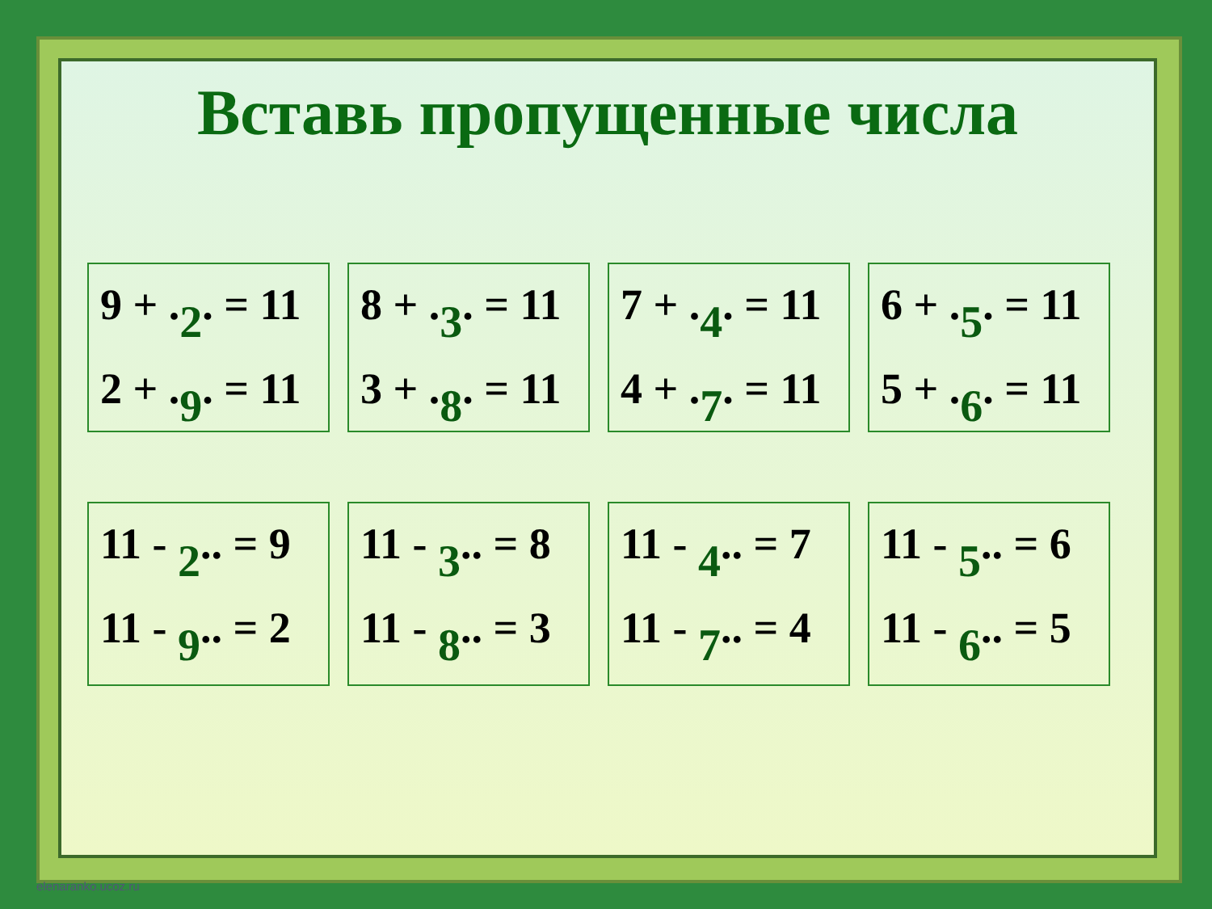Вставь пропущенные числа
9 + .2. = 11
2 + .9. = 11
8 + .3. = 11
3 + .8. = 11
7 + .4. = 11
4 + .7. = 11
6 + .5. = 11
5 + .6. = 11
11 - 2.. = 9
11 - 9.. = 2
11 - 3.. = 8
11 - 8.. = 3
11 - 4.. = 7
11 - 7.. = 4
11 - 5.. = 6
11 - 6.. = 5
elenaranko.ucoz.ru